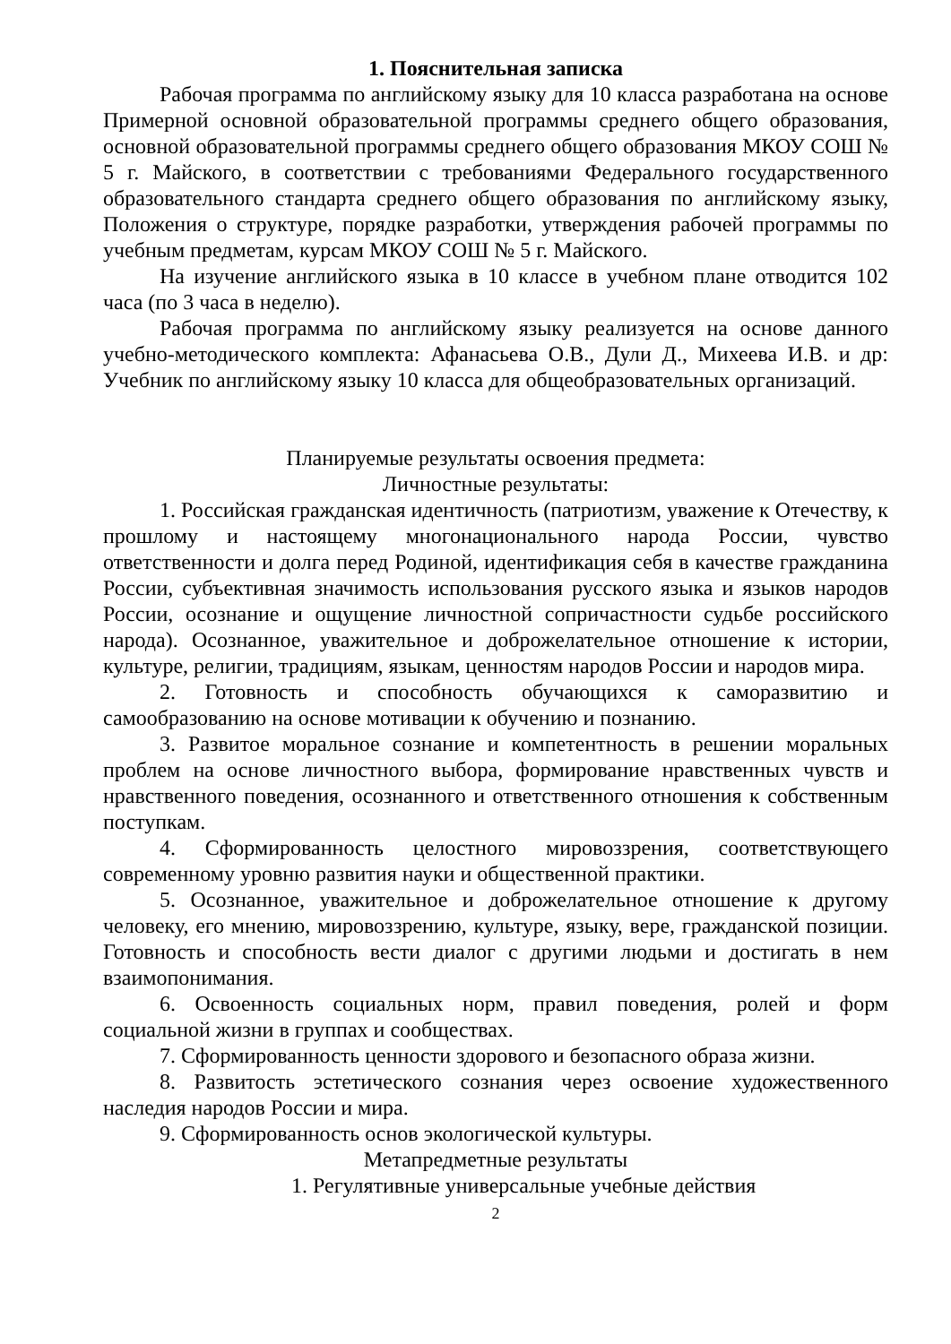1. Пояснительная записка
Рабочая программа по английскому языку для 10 класса разработана на основе Примерной основной образовательной программы среднего общего образования, основной образовательной программы среднего общего образования МКОУ СОШ № 5 г. Майского, в соответствии с требованиями Федерального государственного образовательного стандарта среднего общего образования по английскому языку, Положения о структуре, порядке разработки, утверждения рабочей программы по учебным предметам, курсам МКОУ СОШ № 5 г. Майского.
На изучение английского языка в 10 классе в учебном плане отводится 102 часа (по 3 часа в неделю).
Рабочая программа по английскому языку реализуется на основе данного учебно-методического комплекта: Афанасьева О.В., Дули Д., Михеева И.В. и др: Учебник по английскому языку 10 класса для общеобразовательных организаций.
Планируемые результаты освоения предмета:
Личностные результаты:
1. Российская гражданская идентичность (патриотизм, уважение к Отечеству, к прошлому и настоящему многонационального народа России, чувство ответственности и долга перед Родиной, идентификация себя в качестве гражданина России, субъективная значимость использования русского языка и языков народов России, осознание и ощущение личностной сопричастности судьбе российского народа). Осознанное, уважительное и доброжелательное отношение к истории, культуре, религии, традициям, языкам, ценностям народов России и народов мира.
2. Готовность и способность обучающихся к саморазвитию и самообразованию на основе мотивации к обучению и познанию.
3. Развитое моральное сознание и компетентность в решении моральных проблем на основе личностного выбора, формирование нравственных чувств и нравственного поведения, осознанного и ответственного отношения к собственным поступкам.
4. Сформированность целостного мировоззрения, соответствующего современному уровню развития науки и общественной практики.
5. Осознанное, уважительное и доброжелательное отношение к другому человеку, его мнению, мировоззрению, культуре, языку, вере, гражданской позиции. Готовность и способность вести диалог с другими людьми и достигать в нем взаимопонимания.
6. Освоенность социальных норм, правил поведения, ролей и форм социальной жизни в группах и сообществах.
7. Сформированность ценности здорового и безопасного образа жизни.
8. Развитость эстетического сознания через освоение художественного наследия народов России и мира.
9. Сформированность основ экологической культуры.
Метапредметные результаты
1. Регулятивные универсальные учебные действия
2